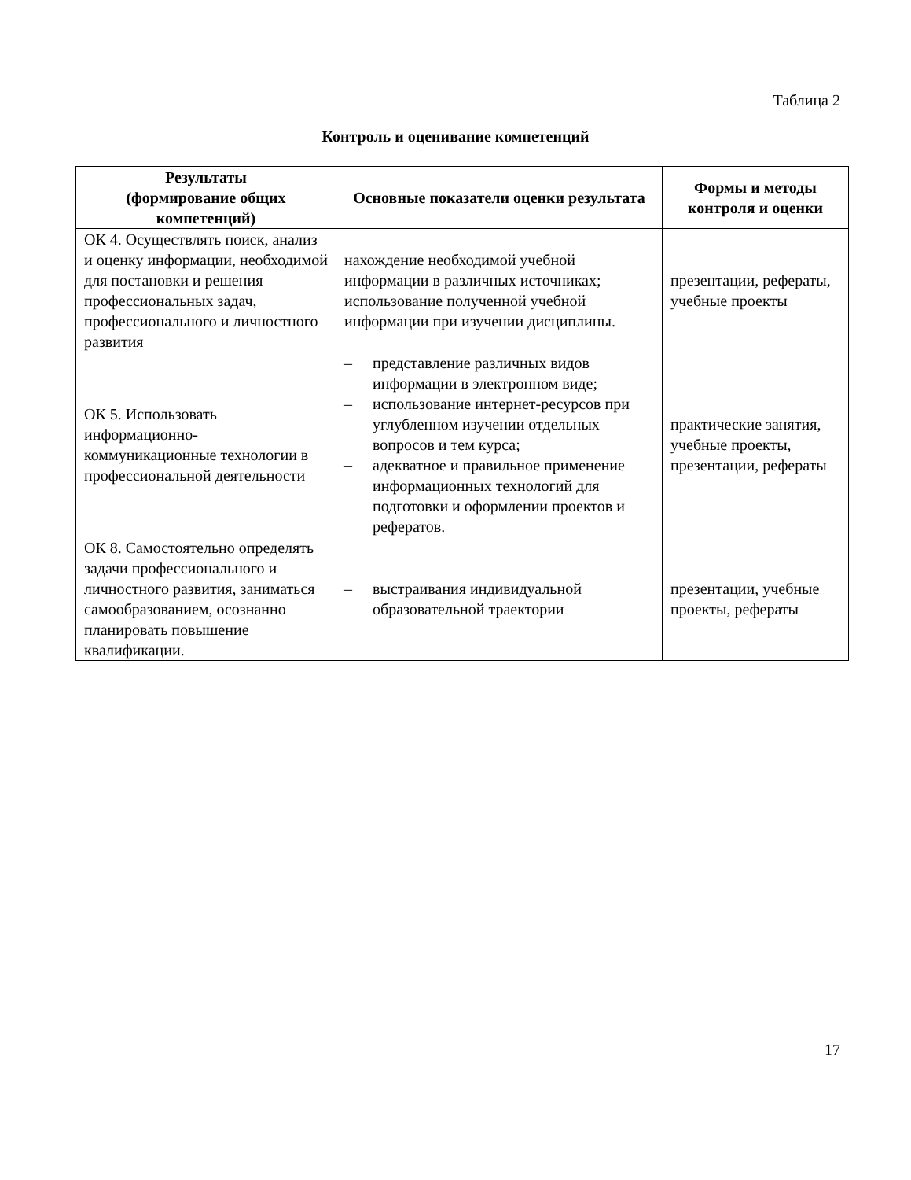Таблица 2
Контроль и оценивание компетенций
| Результаты (формирование общих компетенций) | Основные показатели оценки результата | Формы и методы контроля и оценки |
| --- | --- | --- |
| ОК 4. Осуществлять поиск, анализ и оценку информации, необходимой для постановки и решения профессиональных задач, профессионального и личностного развития | нахождение необходимой учебной информации в различных источниках; использование полученной учебной информации при изучении дисциплины. | презентации, рефераты, учебные проекты |
| ОК 5. Использовать информационно-коммуникационные технологии в профессиональной деятельности | – представление различных видов информации в электронном виде; – использование интернет-ресурсов при углубленном изучении отдельных вопросов и тем курса; – адекватное и правильное применение информационных технологий для подготовки и оформлении проектов и рефератов. | практические занятия, учебные проекты, презентации, рефераты |
| ОК 8. Самостоятельно определять задачи профессионального и личностного развития, заниматься самообразованием, осознанно планировать повышение квалификации. | – выстраивания индивидуальной образовательной траектории | презентации, учебные проекты, рефераты |
17